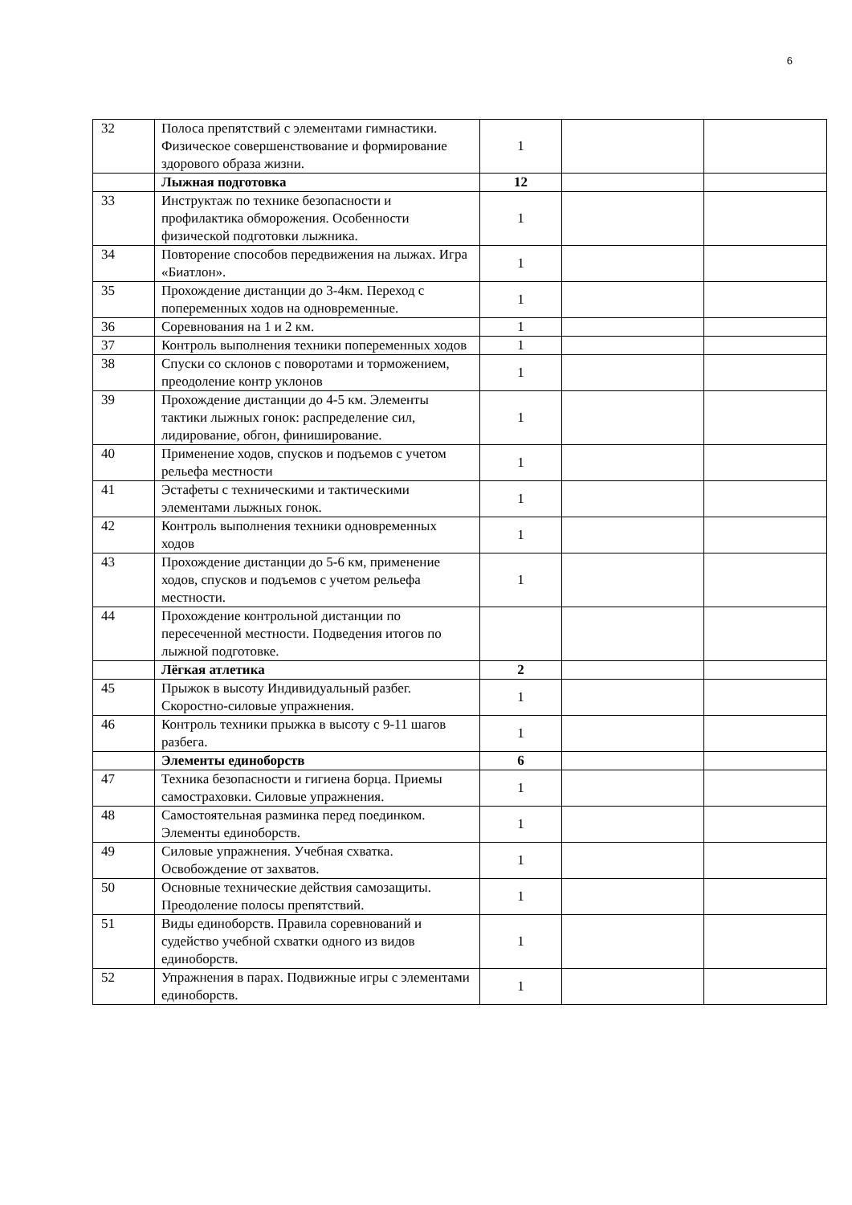6
| 32 | Полоса препятствий с элементами гимнастики. Физическое совершенствование и формирование здорового образа жизни. | 1 | | |
| | Лыжная подготовка | 12 | | |
| 33 | Инструктаж по технике безопасности и профилактика обморожения. Особенности физической подготовки лыжника. | 1 | | |
| 34 | Повторение способов передвижения на лыжах. Игра «Биатлон». | 1 | | |
| 35 | Прохождение дистанции до 3-4км. Переход с попеременных ходов на одновременные. | 1 | | |
| 36 | Соревнования на 1 и 2 км. | 1 | | |
| 37 | Контроль выполнения техники попеременных ходов | 1 | | |
| 38 | Спуски со склонов с поворотами и торможением, преодоление контр уклонов | 1 | | |
| 39 | Прохождение дистанции до 4-5 км. Элементы тактики лыжных гонок: распределение сил, лидирование, обгон, финиширование. | 1 | | |
| 40 | Применение ходов, спусков и подъемов с учетом рельефа местности | 1 | | |
| 41 | Эстафеты с техническими и тактическими элементами лыжных гонок. | 1 | | |
| 42 | Контроль выполнения техники одновременных ходов | 1 | | |
| 43 | Прохождение дистанции до 5-6 км, применение ходов, спусков и подъемов с учетом рельефа местности. | 1 | | |
| 44 | Прохождение контрольной дистанции по пересеченной местности. Подведения итогов по лыжной подготовке. | | | |
| | Лёгкая атлетика | 2 | | |
| 45 | Прыжок в высоту Индивидуальный разбег. Скоростно-силовые упражнения. | 1 | | |
| 46 | Контроль техники прыжка в высоту с 9-11 шагов разбега. | 1 | | |
| | Элементы единоборств | 6 | | |
| 47 | Техника безопасности и гигиена борца. Приемы самостраховки. Силовые упражнения. | 1 | | |
| 48 | Самостоятельная разминка перед поединком. Элементы единоборств. | 1 | | |
| 49 | Силовые упражнения. Учебная схватка. Освобождение от захватов. | 1 | | |
| 50 | Основные технические действия самозащиты. Преодоление полосы препятствий. | 1 | | |
| 51 | Виды единоборств. Правила соревнований и судейство учебной схватки одного из видов единоборств. | 1 | | |
| 52 | Упражнения в парах. Подвижные игры с элементами единоборств. | 1 | | |